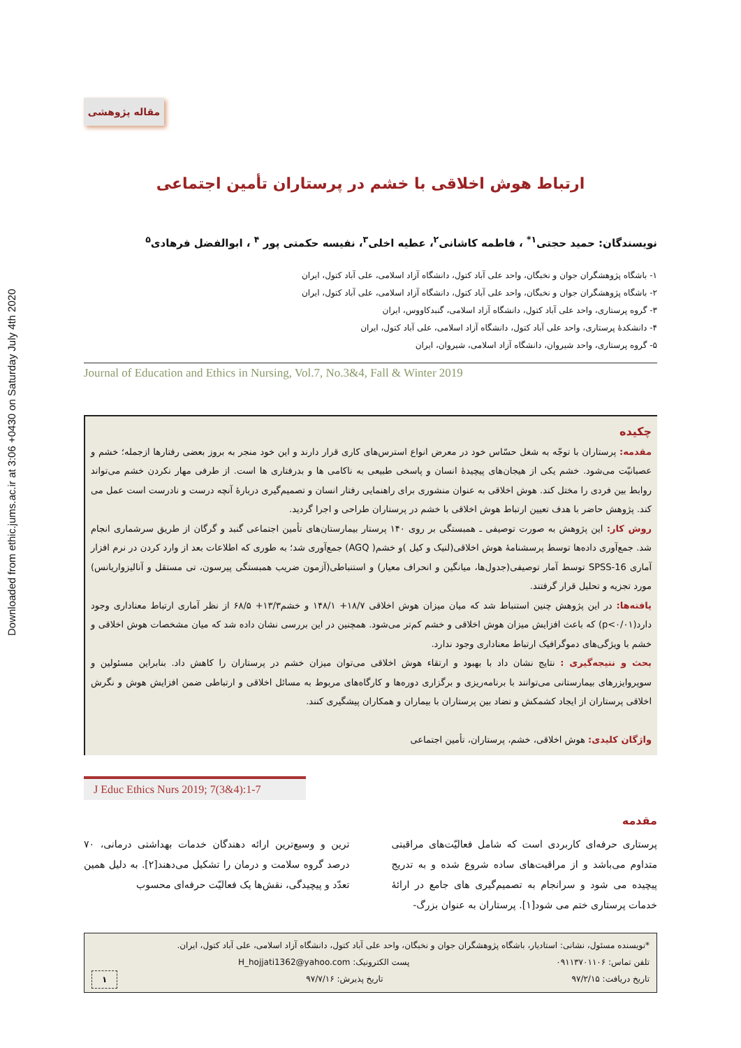Downloaded from ethic.jums.ac.ir at 3:06 +0430 on Saturday July 4th 2020
مقاله پژوهشی
ارتباط هوش اخلاقی با خشم در پرستاران تأمین اجتماعی
نویسندگان: حمید حجتی<sup>۱*</sup> ، فاطمه کاشانی<sup>۲</sup>، عطیه اخلی<sup>۳</sup>، نفیسه حکمتی پور <sup>۴</sup> ، ابوالفضل فرهادی<sup>۵</sup>
۱- باشگاه پژوهشگران جوان و نخبگان، واحد علی آباد کتول، دانشگاه آزاد اسلامی، علی آباد کتول، ایران
۲- باشگاه پژوهشگران جوان و نخبگان، واحد علی آباد کتول، دانشگاه آزاد اسلامی، علی آباد کتول، ایران
۳- گروه پرستاری، واحد علی آباد کتول، دانشگاه آزاد اسلامی، گنبدکاووس، ایران
۴- دانشکدهٔ پرستاری، واحد علی آباد کتول، دانشگاه آزاد اسلامی، علی آباد کتول، ایران
۵- گروه پرستاری، واحد شیروان، دانشگاه آزاد اسلامی، شیروان، ایران
Journal of Education and Ethics in Nursing, Vol.7, No.3&4, Fall & Winter 2019
چکیده
مقدمه: پرستاران با توجّه به شغل حسّاس خود در معرض انواع استرس‌های کاری قرار دارند و این خود منجر به بروز بعضی رفتارها ازجمله؛ خشم و عصبانیّت می‌شود. خشم یکی از هیجان‌های پیچیدهٔ انسان و پاسخی طبیعی به ناکامی ها و بدرفتاری ها است. از طرفی مهار نکردن خشم می‌تواند روابط بین فردی را مختل کند. هوش اخلاقی به عنوان منشوری برای راهنمایی رفتار انسان و تصمیم‌گیری دربارهٔ آنچه درست و نادرست است عمل می کند. پژوهش حاضر با هدف تعیین ارتباط هوش اخلاقی با خشم در پرستاران طراحی و اجرا گردید.
روش کار: این پژوهش به صورت توصیفی ـ همبستگی بر روی ۱۴۰ پرستار بیمارستان‌های تأمین اجتماعی گنبد و گرگان از طریق سرشماری انجام شد. جمع‌آوری داده‌ها توسط پرسشنامهٔ هوش اخلاقی(لنیک و کیل )و خشم( AGQ) جمع‌آوری شد؛ به طوری که اطلاعات بعد از وارد کردن در نرم افزار آماری SPSS-16 توسط آمار توصیفی(جدول‌ها، میانگین و انحراف معیار) و استنباطی(آزمون ضریب همبستگی پیرسون، تی مستقل و آنالیزواریانس) مورد تجزیه و تحلیل قرار گرفتند.
یافته‌ها: در این پژوهش چنین استنباط شد که میان میزان هوش اخلاقی ۱۸/۷+ ۱۴۸/۱ و خشم۱۳/۳+ ۶۸/۵ از نظر آماری ارتباط معناداری وجود دارد(p<۰/۰۱) که باعث افزایش میزان هوش اخلاقی و خشم کم‌تر می‌شود. همچنین در این بررسی نشان داده شد که میان مشخصات هوش اخلاقی و خشم با ویژگی‌های دموگرافیک ارتباط معناداری وجود ندارد.
بحث و نتیجه‌گیری : نتایج نشان داد با بهبود و ارتقاء هوش اخلاقی می‌توان میزان خشم در پرستاران را کاهش داد. بنابراین مسئولین و سوپروایزرهای بیمارستانی می‌توانند با برنامه‌ریزی و برگزاری دوره‌ها و کارگاه‌های مربوط به مسائل اخلاقی و ارتباطی ضمن افزایش هوش و نگرش اخلاقی پرستاران از ایجاد کشمکش و تضاد بین پرستاران با بیماران و همکاران پیشگیری کنند.
واژگان کلیدی: هوش اخلاقی، خشم، پرستاران، تأمین اجتماعی
J Educ Ethics Nurs 2019; 7(3&4):1-7
مقدمه
پرستاری حرفه‌ای کاربردی است که شامل فعالیّت‌های مراقبتی متداوم می‌باشد و از مراقبت‌های ساده شروع شده و به تدریج پیچیده می شود و سرانجام به تصمیم‌گیری های جامع در ارائهٔ خدمات پرستاری ختم می شود[۱]. پرستاران به عنوان بزرگ-
ترین و وسیع‌ترین ارائه دهندگان خدمات بهداشتی درمانی، ۷۰ درصد گروه سلامت و درمان را تشکیل می‌دهند[۲]. به دلیل همین تعدّد و پیچیدگی، نقش‌ها یک فعالیّت حرفه‌ای محسوب
*نویسنده مسئول، نشانی: استادیار، باشگاه پژوهشگران جوان و نخبگان، واحد علی آباد کتول، دانشگاه آزاد اسلامی، علی آباد کتول، ایران.
تلفن تماس: ۰۹۱۱۳۷۰۱۱۰۶ پست الکترونیک: H_hojjati1362@yahoo.com
تاریخ دریافت: ۹۷/۲/۱۵ تاریخ پذیرش: ۹۷/۷/۱۶ ۱